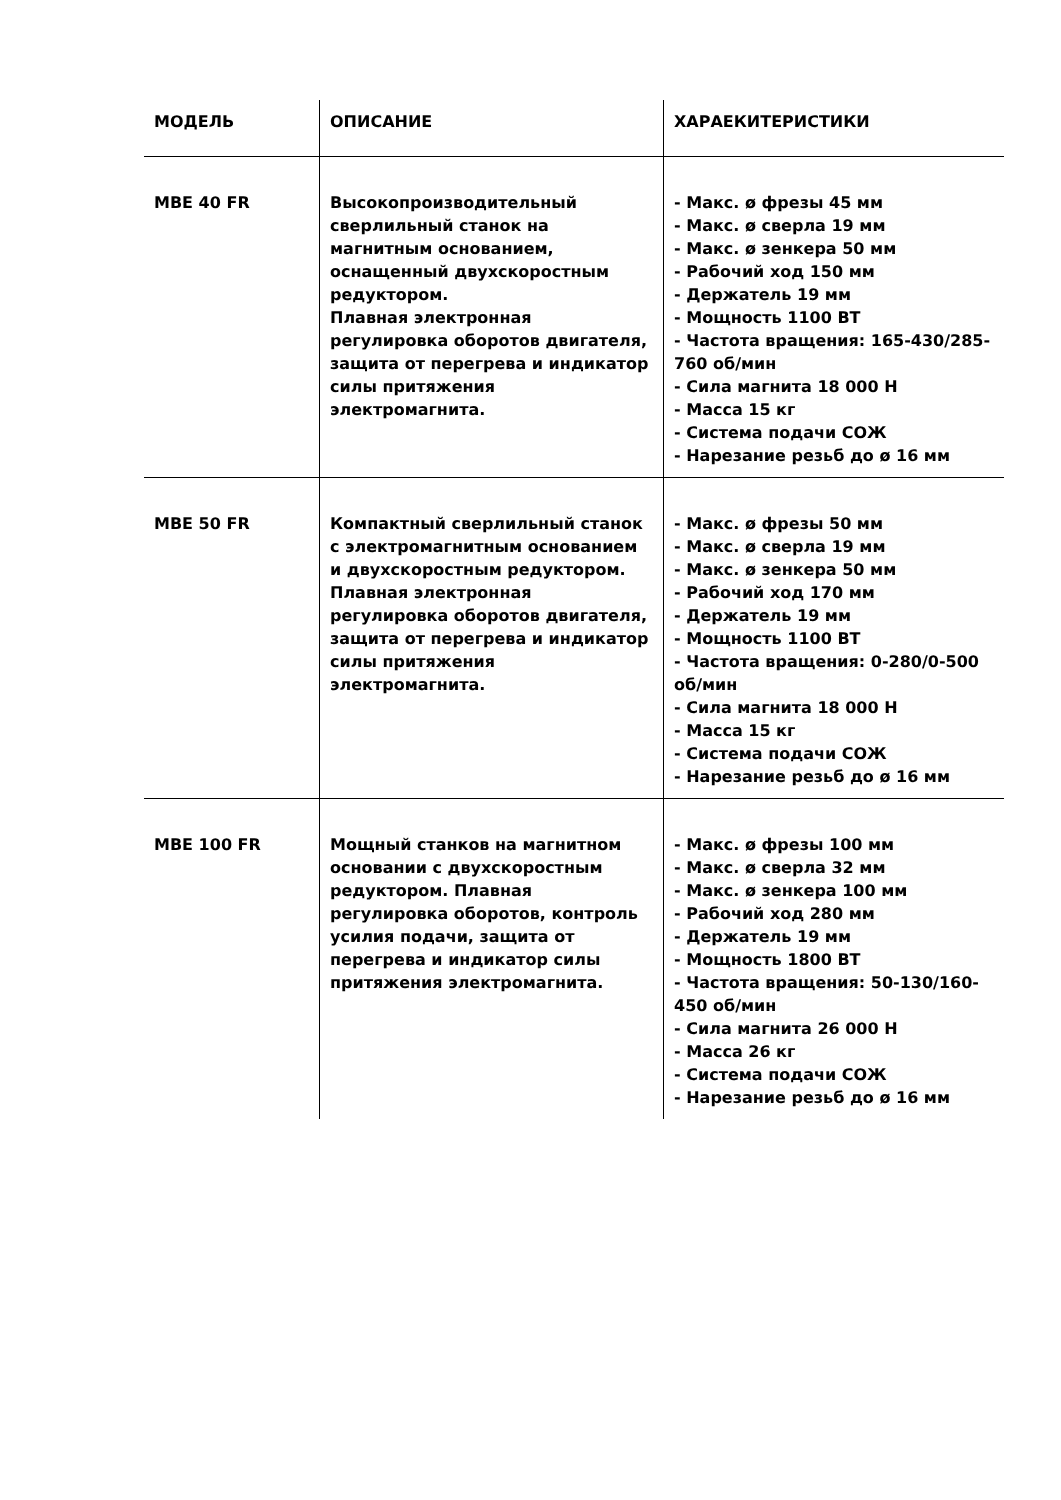| МОДЕЛЬ | ОПИСАНИЕ | ХАРАЕКИТЕРИСТИКИ |
| --- | --- | --- |
| MBE 40 FR | Высокопроизводительный сверлильный станок на магнитным основанием, оснащенный двухскоростным редуктором. Плавная электронная регулировка оборотов двигателя, защита от перегрева и индикатор силы притяжения электромагнита. | - Макс. ø фрезы 45 мм - Макс. ø сверла 19 мм - Макс. ø зенкера 50 мм - Рабочий ход 150 мм - Держатель 19 мм - Мощность 1100 ВТ - Частота вращения: 165-430/285-760 об/мин - Сила магнита 18 000 Н - Масса 15 кг - Система подачи СОЖ - Нарезание резьб до ø 16 мм |
| MBE 50 FR | Компактный сверлильный станок с электромагнитным основанием и двухскоростным редуктором. Плавная электронная регулировка оборотов двигателя, защита от перегрева и индикатор силы притяжения электромагнита. | - Макс. ø фрезы 50 мм - Макс. ø сверла 19 мм - Макс. ø зенкера 50 мм - Рабочий ход 170 мм - Держатель 19 мм - Мощность 1100 ВТ - Частота вращения: 0-280/0-500 об/мин - Сила магнита 18 000 Н - Масса 15 кг - Система подачи СОЖ - Нарезание резьб до ø 16 мм |
| MBE 100 FR | Мощный станков на магнитном основании с двухскоростным редуктором. Плавная регулировка оборотов, контроль усилия подачи, защита от перегрева и индикатор силы притяжения электромагнита. | - Макс. ø фрезы 100 мм - Макс. ø сверла 32 мм - Макс. ø зенкера 100 мм - Рабочий ход 280 мм - Держатель 19 мм - Мощность 1800 ВТ - Частота вращения: 50-130/160-450 об/мин - Сила магнита 26 000 Н - Масса 26 кг - Система подачи СОЖ - Нарезание резьб до ø 16 мм |